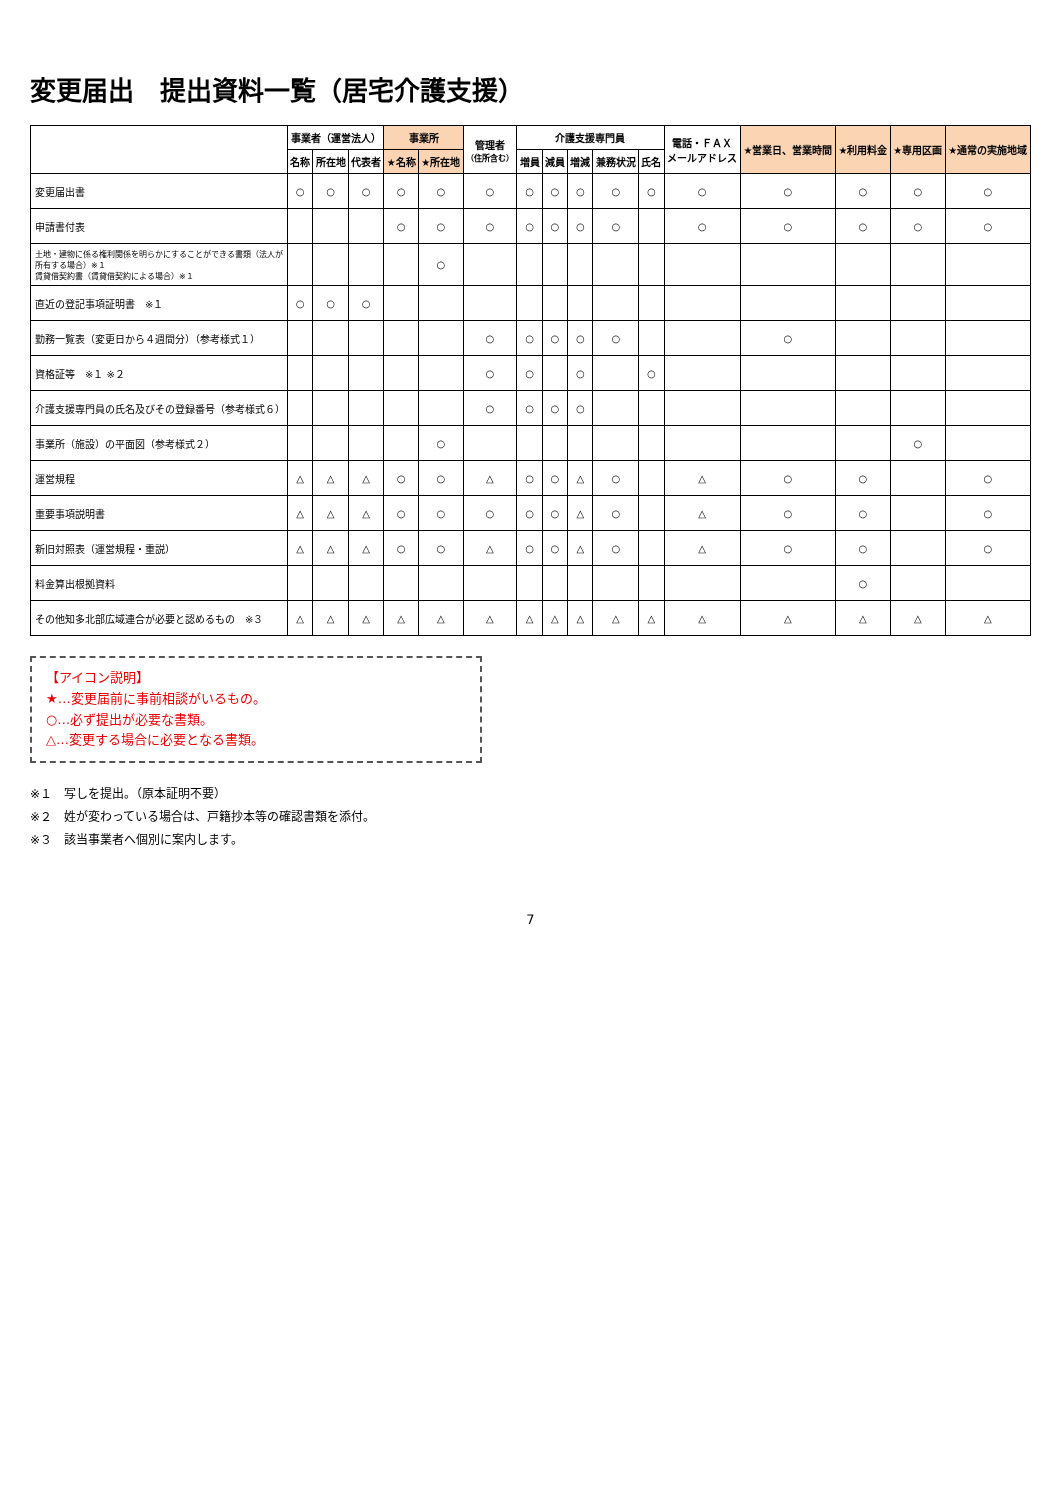変更届出　提出資料一覧（居宅介護支援）
| | 事業者（運営法人） | | | 事業所 | | 管理者 （住所含む） | 介護支援専門員 | | | | | 電話・ＦＡＸ メールアドレス | ★営業日、営業時間 | ★利用料金 | ★専用区画 | ★通常の実施地域 |
| --- | --- | --- | --- | --- | --- | --- | --- | --- | --- | --- | --- | --- | --- | --- | --- | --- |
| | 名称 | 所在地 | 代表者 | ★名称 | ★所在地 | | 増員 | 減員 | 増減 | 兼務状況 | 氏名 | | | | | |
| 変更届出書 | ○ | ○ | ○ | ○ | ○ | ○ | ○ | ○ | ○ | ○ | ○ | ○ | ○ | ○ | ○ | ○ |
| 申請書付表 | | | | ○ | ○ | ○ | ○ | ○ | ○ | ○ | | ○ | ○ | ○ | ○ | ○ |
| 土地・建物に係る権利関係を明らかにすることができる書類（法人が所有する場合）※１ 賃貸借契約書（賃貸借契約による場合）※１ | | | | | ○ | | | | | | | | | | | |
| 直近の登記事項証明書 ※１ | ○ | ○ | ○ | | | | | | | | | | | | | |
| 勤務一覧表（変更日から４週間分）（参考様式１） | | | | | | ○ | ○ | ○ | ○ | ○ | | | ○ | | | |
| 資格証等 ※１ ※２ | | | | | | ○ | ○ | | ○ | | ○ | | | | | |
| 介護支援専門員の氏名及びその登録番号（参考様式６） | | | | | | ○ | ○ | ○ | ○ | | | | | | | |
| 事業所（施設）の平面図（参考様式２） | | | | | ○ | | | | | | | | | | ○ | |
| 運営規程 | △ | △ | △ | ○ | ○ | △ | ○ | ○ | △ | ○ | | △ | ○ | ○ | | ○ |
| 重要事項説明書 | △ | △ | △ | ○ | ○ | ○ | ○ | ○ | △ | ○ | | △ | ○ | ○ | | ○ |
| 新旧対照表（運営規程・重説） | △ | △ | △ | ○ | ○ | △ | ○ | ○ | △ | ○ | | △ | ○ | ○ | | ○ |
| 料金算出根拠資料 | | | | | | | | | | | | | | ○ | | |
| その他知多北部広域連合が必要と認めるもの ※３ | △ | △ | △ | △ | △ | △ | △ | △ | △ | △ | △ | △ | △ | △ | △ | △ |
【アイコン説明】
★…変更届前に事前相談がいるもの。
○…必ず提出が必要な書類。
△…変更する場合に必要となる書類。
※１　写しを提出。（原本証明不要）
※２　姓が変わっている場合は、戸籍抄本等の確認書類を添付。
※３　該当事業者へ個別に案内します。
7